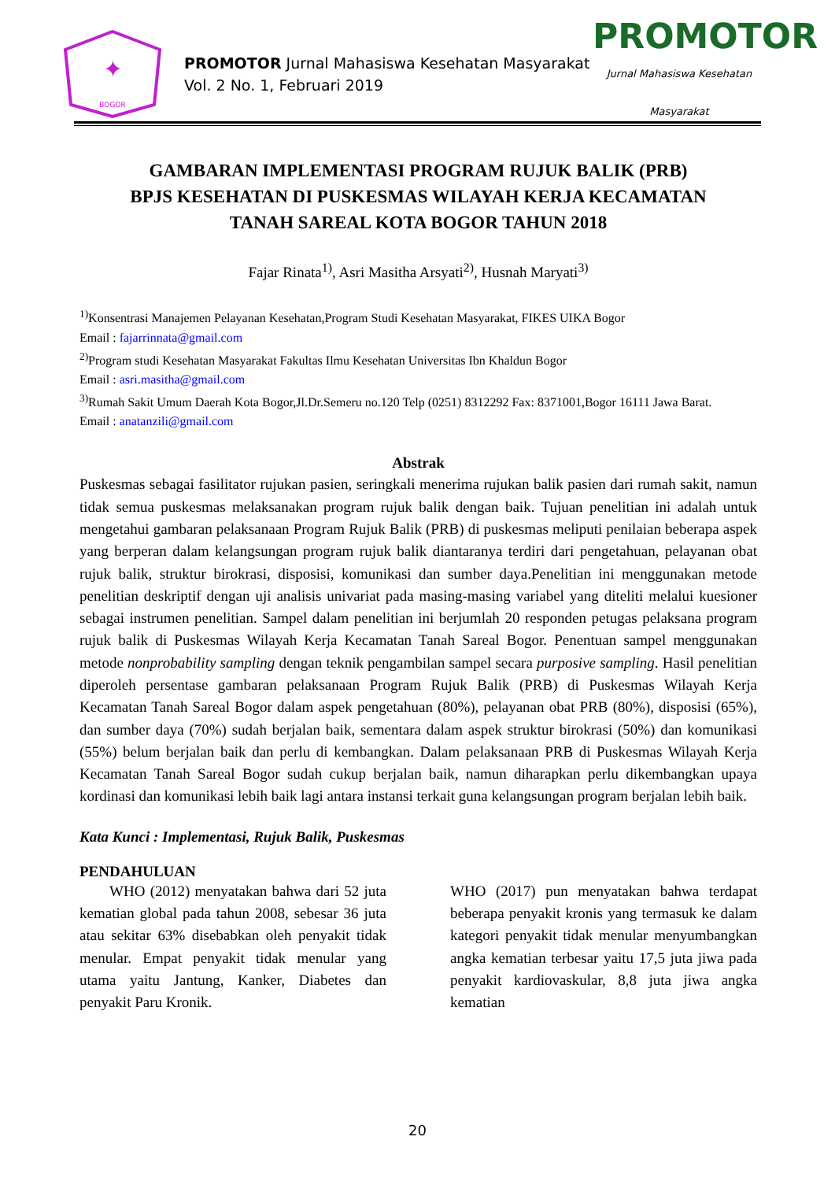✦
BOGOR
PROMOTOR Jurnal Mahasiswa Kesehatan Masyarakat
Vol. 2 No. 1, Februari 2019
PROMOTOR
Jurnal Mahasiswa Kesehatan Masyarakat
GAMBARAN IMPLEMENTASI PROGRAM RUJUK BALIK (PRB)
BPJS KESEHATAN DI PUSKESMAS WILAYAH KERJA KECAMATAN
TANAH SAREAL KOTA BOGOR TAHUN 2018
Fajar Rinata<sup>1)</sup>, Asri Masitha Arsyati<sup>2)</sup>, Husnah Maryati<sup>3)</sup>
<sup>1)</sup> Konsentrasi Manajemen Pelayanan Kesehatan,Program Studi Kesehatan Masyarakat, FIKES UIKA Bogor
Email : fajarrinnata@gmail.com
<sup>2)</sup> Program studi Kesehatan Masyarakat Fakultas Ilmu Kesehatan Universitas Ibn Khaldun Bogor
Email : asri.masitha@gmail.com
<sup>3)</sup> Rumah Sakit Umum Daerah Kota Bogor,Jl.Dr.Semeru no.120 Telp (0251) 8312292 Fax: 8371001,Bogor 16111 Jawa Barat.
Email : anatanzili@gmail.com
Abstrak
Puskesmas sebagai fasilitator rujukan pasien, seringkali menerima rujukan balik pasien dari rumah sakit, namun tidak semua puskesmas melaksanakan program rujuk balik dengan baik. Tujuan penelitian ini adalah untuk mengetahui gambaran pelaksanaan Program Rujuk Balik (PRB) di puskesmas meliputi penilaian beberapa aspek yang berperan dalam kelangsungan program rujuk balik diantaranya terdiri dari pengetahuan, pelayanan obat rujuk balik, struktur birokrasi, disposisi, komunikasi dan sumber daya.Penelitian ini menggunakan metode penelitian deskriptif dengan uji analisis univariat pada masing-masing variabel yang diteliti melalui kuesioner sebagai instrumen penelitian. Sampel dalam penelitian ini berjumlah 20 responden petugas pelaksana program rujuk balik di Puskesmas Wilayah Kerja Kecamatan Tanah Sareal Bogor. Penentuan sampel menggunakan metode nonprobability sampling dengan teknik pengambilan sampel secara purposive sampling. Hasil penelitian diperoleh persentase gambaran pelaksanaan Program Rujuk Balik (PRB) di Puskesmas Wilayah Kerja Kecamatan Tanah Sareal Bogor dalam aspek pengetahuan (80%), pelayanan obat PRB (80%), disposisi (65%), dan sumber daya (70%) sudah berjalan baik, sementara dalam aspek struktur birokrasi (50%) dan komunikasi (55%) belum berjalan baik dan perlu di kembangkan. Dalam pelaksanaan PRB di Puskesmas Wilayah Kerja Kecamatan Tanah Sareal Bogor sudah cukup berjalan baik, namun diharapkan perlu dikembangkan upaya kordinasi dan komunikasi lebih baik lagi antara instansi terkait guna kelangsungan program berjalan lebih baik.
Kata Kunci : Implementasi, Rujuk Balik, Puskesmas
PENDAHULUAN
  WHO (2012) menyatakan bahwa dari 52 juta kematian global pada tahun 2008, sebesar 36 juta atau sekitar 63% disebabkan oleh penyakit tidak menular. Empat penyakit tidak menular yang utama yaitu Jantung, Kanker, Diabetes dan penyakit Paru Kronik.
WHO (2017) pun menyatakan bahwa terdapat beberapa penyakit kronis yang termasuk ke dalam kategori penyakit tidak menular menyumbangkan angka kematian terbesar yaitu 17,5 juta jiwa pada penyakit kardiovaskular, 8,8 juta jiwa angka kematian
20